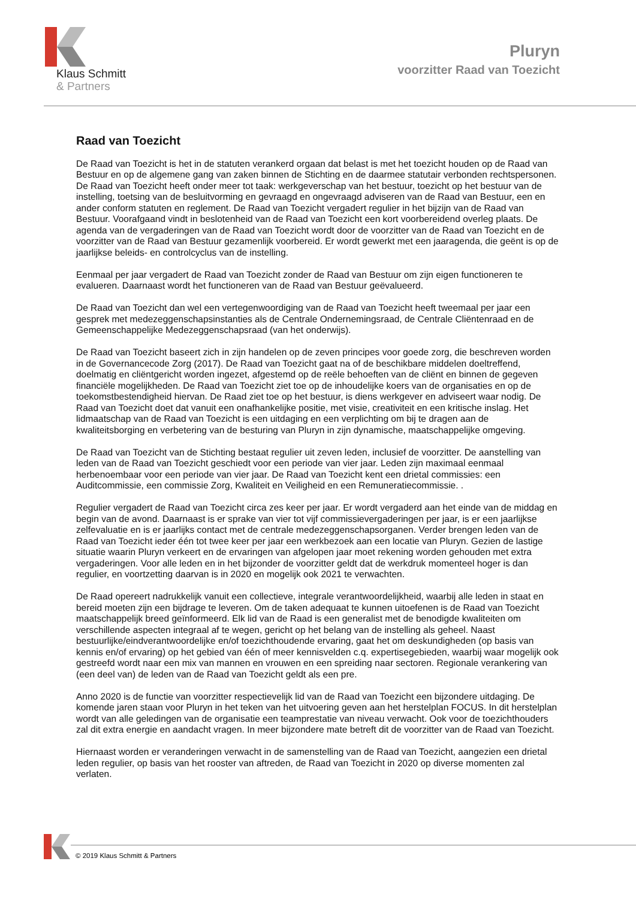Klaus Schmitt
& Partners
Pluryn
voorzitter Raad van Toezicht
Raad van Toezicht
De Raad van Toezicht is het in de statuten verankerd orgaan dat belast is met het toezicht houden op de Raad van Bestuur en op de algemene gang van zaken binnen de Stichting en de daarmee statutair verbonden rechtspersonen. De Raad van Toezicht heeft onder meer tot taak: werkgeverschap van het bestuur, toezicht op het bestuur van de instelling, toetsing van de besluitvorming en gevraagd en ongevraagd adviseren van de Raad van Bestuur, een en ander conform statuten en reglement. De Raad van Toezicht vergadert regulier in het bijzijn van de Raad van Bestuur. Voorafgaand vindt in beslotenheid van de Raad van Toezicht een kort voorbereidend overleg plaats. De agenda van de vergaderingen van de Raad van Toezicht wordt door de voorzitter van de Raad van Toezicht en de voorzitter van de Raad van Bestuur gezamenlijk voorbereid. Er wordt gewerkt met een jaaragenda, die geënt is op de jaarlijkse beleids- en controlcyclus van de instelling.
Eenmaal per jaar vergadert de Raad van Toezicht zonder de Raad van Bestuur om zijn eigen functioneren te evalueren. Daarnaast wordt het functioneren van de Raad van Bestuur geëvalueerd.
De Raad van Toezicht dan wel een vertegenwoordiging van de Raad van Toezicht heeft tweemaal per jaar een gesprek met medezeggenschapsinstanties als de Centrale Ondernemingsraad, de Centrale Cliëntenraad en de Gemeenschappelijke Medezeggenschapsraad (van het onderwijs).
De Raad van Toezicht baseert zich in zijn handelen op de zeven principes voor goede zorg, die beschreven worden in de Governancecode Zorg (2017). De Raad van Toezicht gaat na of de beschikbare middelen doeltreffend, doelmatig en cliëntgericht worden ingezet, afgestemd op de reële behoeften van de cliënt en binnen de gegeven financiële mogelijkheden. De Raad van Toezicht ziet toe op de inhoudelijke koers van de organisaties en op de toekomstbestendigheid hiervan. De Raad ziet toe op het bestuur, is diens werkgever en adviseert waar nodig. De Raad van Toezicht doet dat vanuit een onafhankelijke positie, met visie, creativiteit en een kritische inslag. Het lidmaatschap van de Raad van Toezicht is een uitdaging en een verplichting om bij te dragen aan de kwaliteitsborging en verbetering van de besturing van Pluryn in zijn dynamische, maatschappelijke omgeving.
De Raad van Toezicht van de Stichting bestaat regulier uit zeven leden, inclusief de voorzitter. De aanstelling van leden van de Raad van Toezicht geschiedt voor een periode van vier jaar. Leden zijn maximaal eenmaal herbenoembaar voor een periode van vier jaar. De Raad van Toezicht kent een drietal commissies: een Auditcommissie, een commissie Zorg, Kwaliteit en Veiligheid en een Remuneratiecommissie. .
Regulier vergadert de Raad van Toezicht circa zes keer per jaar. Er wordt vergaderd aan het einde van de middag en begin van de avond. Daarnaast is er sprake van vier tot vijf commissievergaderingen per jaar, is er een jaarlijkse zelfevaluatie en is er jaarlijks contact met de centrale medezeggenschapsorganen. Verder brengen leden van de Raad van Toezicht ieder één tot twee keer per jaar een werkbezoek aan een locatie van Pluryn. Gezien de lastige situatie waarin Pluryn verkeert en de ervaringen van afgelopen jaar moet rekening worden gehouden met extra vergaderingen. Voor alle leden en in het bijzonder de voorzitter geldt dat de werkdruk momenteel hoger is dan regulier, en voortzetting daarvan is in 2020 en mogelijk ook 2021 te verwachten.
De Raad opereert nadrukkelijk vanuit een collectieve, integrale verantwoordelijkheid, waarbij alle leden in staat en bereid moeten zijn een bijdrage te leveren. Om de taken adequaat te kunnen uitoefenen is de Raad van Toezicht maatschappelijk breed geïnformeerd. Elk lid van de Raad is een generalist met de benodigde kwaliteiten om verschillende aspecten integraal af te wegen, gericht op het belang van de instelling als geheel. Naast bestuurlijke/eindverantwoordelijke en/of toezichthoudende ervaring, gaat het om deskundigheden (op basis van kennis en/of ervaring) op het gebied van één of meer kennisvelden c.q. expertisegebieden, waarbij waar mogelijk ook gestreefd wordt naar een mix van mannen en vrouwen en een spreiding naar sectoren. Regionale verankering van (een deel van) de leden van de Raad van Toezicht geldt als een pre.
Anno 2020 is de functie van voorzitter respectievelijk lid van de Raad van Toezicht een bijzondere uitdaging. De komende jaren staan voor Pluryn in het teken van het uitvoering geven aan het herstelplan FOCUS. In dit herstelplan wordt van alle geledingen van de organisatie een teamprestatie van niveau verwacht. Ook voor de toezichthouders zal dit extra energie en aandacht vragen. In meer bijzondere mate betreft dit de voorzitter van de Raad van Toezicht.
Hiernaast worden er veranderingen verwacht in de samenstelling van de Raad van Toezicht, aangezien een drietal leden regulier, op basis van het rooster van aftreden, de Raad van Toezicht in 2020 op diverse momenten zal verlaten.
© 2019 Klaus Schmitt & Partners